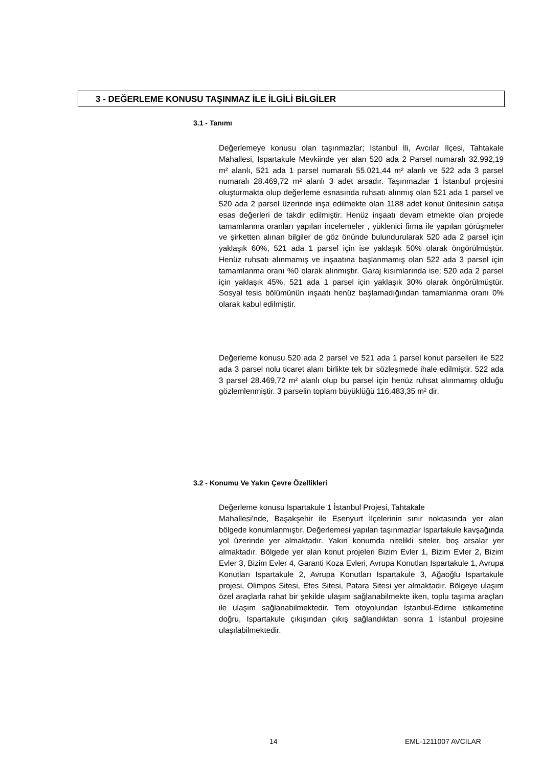3 - DEĞERLEME KONUSU TAŞINMAZ İLE İLGİLİ BİLGİLER
3.1 - Tanımı
Değerlemeye konusu olan taşınmazlar; İstanbul İli, Avcılar İlçesi, Tahtakale Mahallesi, Ispartakule Mevkiinde yer alan 520 ada 2 Parsel numaralı 32.992,19 m² alanlı, 521 ada 1 parsel numaralı 55.021,44 m² alanlı ve 522 ada 3 parsel numaralı 28.469,72 m² alanlı 3 adet arsadır. Taşınmazlar 1 İstanbul projesini oluşturmakta olup değerleme esnasında ruhsatı alınmış olan 521 ada 1 parsel ve 520 ada 2 parsel üzerinde inşa edilmekte olan 1188 adet konut ünitesinin satışa esas değerleri de takdir edilmiştir. Henüz inşaatı devam etmekte olan projede tamamlanma oranları yapılan incelemeler , yüklenici firma ile yapılan görüşmeler ve şirketten alınan bilgiler de göz önünde bulundurularak 520 ada 2 parsel için yaklaşık 60%, 521 ada 1 parsel için ise yaklaşık 50% olarak öngörülmüştür. Henüz ruhsatı alınmamış ve inşaatına başlanmamış olan 522 ada 3 parsel için tamamlanma oranı %0 olarak alınmıştır. Garaj kısımlarında ise; 520 ada 2 parsel için yaklaşık 45%, 521 ada 1 parsel için yaklaşık 30% olarak öngörülmüştür. Sosyal tesis bölümünün inşaatı henüz başlamadığından tamamlanma oranı 0% olarak kabul edilmiştir.
Değerleme konusu 520 ada 2 parsel ve 521 ada 1 parsel konut parselleri ile 522 ada 3 parsel nolu ticaret alanı birlikte tek bir sözleşmede ihale edilmiştir. 522 ada 3 parsel 28.469,72 m² alanlı olup bu parsel için henüz ruhsat alınmamış olduğu gözlemlenmiştir. 3 parselin toplam büyüklüğü 116.483,35 m² dir.
3.2 - Konumu Ve Yakın Çevre Özellikleri
Değerleme konusu Ispartakule 1 İstanbul Projesi, Tahtakale
Mahallesi'nde, Başakşehir ile Esenyurt İlçelerinin sınır noktasında yer alan bölgede konumlanmıştır. Değerlemesi yapılan taşınmazlar Ispartakule kavşağında yol üzerinde yer almaktadır. Yakın konumda nitelikli siteler, boş arsalar yer almaktadır. Bölgede yer alan konut projeleri Bizim Evler 1, Bizim Evler 2, Bizim Evler 3, Bizim Evler 4, Garanti Koza Evleri, Avrupa Konutları Ispartakule 1, Avrupa Konutları Ispartakule 2, Avrupa Konutları Ispartakule 3, Ağaoğlu Ispartakule projesi, Olimpos Sitesi, Efes Sitesi, Patara Sitesi yer almaktadır. Bölgeye ulaşım özel araçlarla rahat bir şekilde ulaşım sağlanabilmekte iken, toplu taşıma araçları ile ulaşım sağlanabilmektedir. Tem otoyolundan İstanbul-Edirne istikametine doğru, Ispartakule çıkışından çıkış sağlandıktan sonra 1 İstanbul projesine ulaşılabilmektedir.
14 EML-1211007 AVCILAR